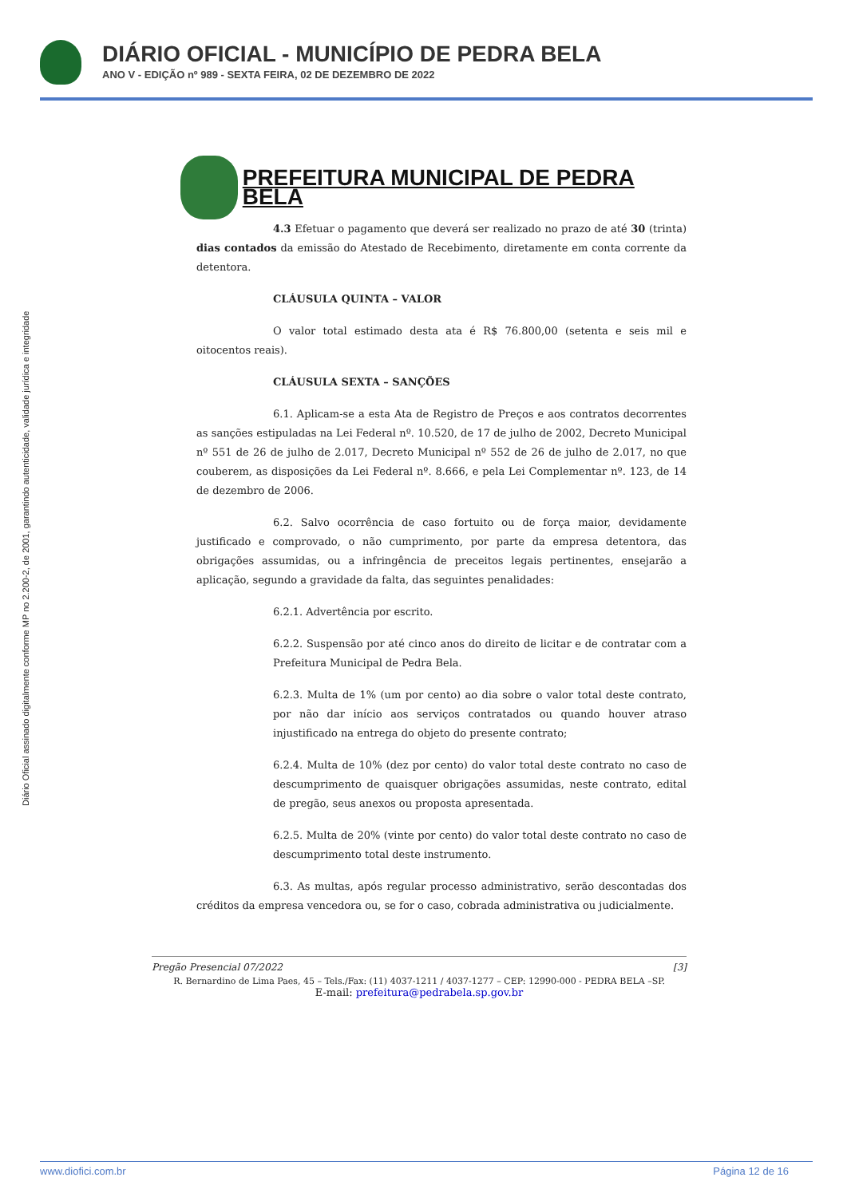DIÁRIO OFICIAL - MUNICÍPIO DE PEDRA BELA
ANO V - EDIÇÃO nº 989 - SEXTA FEIRA, 02 DE DEZEMBRO DE 2022
Diário Oficial assinado digitalmente conforme MP no 2.200-2, de 2001, garantindo autenticidade, validade jurídica e integridade
PREFEITURA MUNICIPAL DE PEDRA BELA
4.3 Efetuar o pagamento que deverá ser realizado no prazo de até 30 (trinta) dias contados da emissão do Atestado de Recebimento, diretamente em conta corrente da detentora.
CLÁUSULA QUINTA – VALOR
O valor total estimado desta ata é R$ 76.800,00 (setenta e seis mil e oitocentos reais).
CLÁUSULA SEXTA – SANÇÕES
6.1. Aplicam-se a esta Ata de Registro de Preços e aos contratos decorrentes as sanções estipuladas na Lei Federal nº. 10.520, de 17 de julho de 2002, Decreto Municipal nº 551 de 26 de julho de 2.017, Decreto Municipal nº 552 de 26 de julho de 2.017, no que couberem, as disposições da Lei Federal nº. 8.666, e pela Lei Complementar nº. 123, de 14 de dezembro de 2006.
6.2. Salvo ocorrência de caso fortuito ou de força maior, devidamente justificado e comprovado, o não cumprimento, por parte da empresa detentora, das obrigações assumidas, ou a infringência de preceitos legais pertinentes, ensejarão a aplicação, segundo a gravidade da falta, das seguintes penalidades:
6.2.1. Advertência por escrito.
6.2.2. Suspensão por até cinco anos do direito de licitar e de contratar com a Prefeitura Municipal de Pedra Bela.
6.2.3. Multa de 1% (um por cento) ao dia sobre o valor total deste contrato, por não dar início aos serviços contratados ou quando houver atraso injustificado na entrega do objeto do presente contrato;
6.2.4. Multa de 10% (dez por cento) do valor total deste contrato no caso de descumprimento de quaisquer obrigações assumidas, neste contrato, edital de pregão, seus anexos ou proposta apresentada.
6.2.5. Multa de 20% (vinte por cento) do valor total deste contrato no caso de descumprimento total deste instrumento.
6.3. As multas, após regular processo administrativo, serão descontadas dos créditos da empresa vencedora ou, se for o caso, cobrada administrativa ou judicialmente.
Pregão Presencial 07/2022 [3]
R. Bernardino de Lima Paes, 45 – Tels./Fax: (11) 4037-1211 / 4037-1277 – CEP: 12990-000 - PEDRA BELA –SP.
E-mail: prefeitura@pedrabela.sp.gov.br
www.diofici.com.br Página 12 de 16